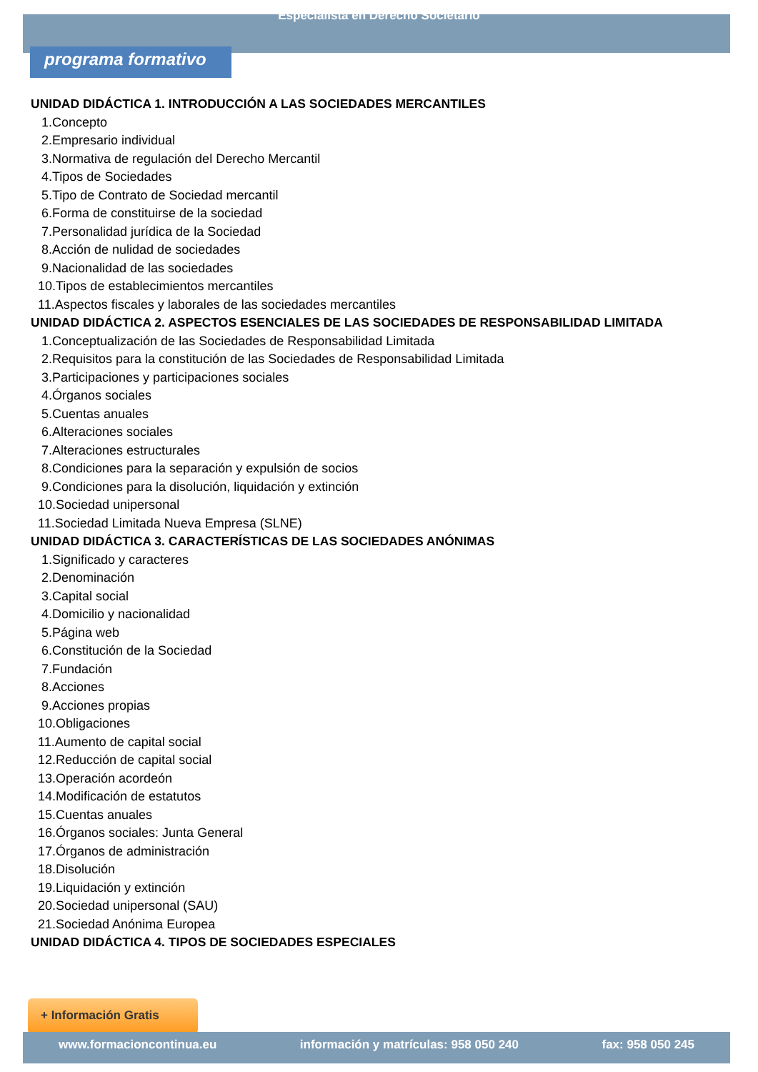Especialista en Derecho Societario
programa formativo
UNIDAD DIDÁCTICA 1. INTRODUCCIÓN A LAS SOCIEDADES MERCANTILES
1.Concepto
2.Empresario individual
3.Normativa de regulación del Derecho Mercantil
4.Tipos de Sociedades
5.Tipo de Contrato de Sociedad mercantil
6.Forma de constituirse de la sociedad
7.Personalidad jurídica de la Sociedad
8.Acción de nulidad de sociedades
9.Nacionalidad de las sociedades
10.Tipos de establecimientos mercantiles
11.Aspectos fiscales y laborales de las sociedades mercantiles
UNIDAD DIDÁCTICA 2. ASPECTOS ESENCIALES DE LAS SOCIEDADES DE RESPONSABILIDAD LIMITADA
1.Conceptualización de las Sociedades de Responsabilidad Limitada
2.Requisitos para la constitución de las Sociedades de Responsabilidad Limitada
3.Participaciones y participaciones sociales
4.Órganos sociales
5.Cuentas anuales
6.Alteraciones sociales
7.Alteraciones estructurales
8.Condiciones para la separación y expulsión de socios
9.Condiciones para la disolución, liquidación y extinción
10.Sociedad unipersonal
11.Sociedad Limitada Nueva Empresa (SLNE)
UNIDAD DIDÁCTICA 3. CARACTERÍSTICAS DE LAS SOCIEDADES ANÓNIMAS
1.Significado y caracteres
2.Denominación
3.Capital social
4.Domicilio y nacionalidad
5.Página web
6.Constitución de la Sociedad
7.Fundación
8.Acciones
9.Acciones propias
10.Obligaciones
11.Aumento de capital social
12.Reducción de capital social
13.Operación acordeón
14.Modificación de estatutos
15.Cuentas anuales
16.Órganos sociales: Junta General
17.Órganos de administración
18.Disolución
19.Liquidación y extinción
20.Sociedad unipersonal (SAU)
21.Sociedad Anónima Europea
UNIDAD DIDÁCTICA 4. TIPOS DE SOCIEDADES ESPECIALES
+ Información Gratis
www.formacioncontinua.eu información y matrículas: 958 050 240 fax: 958 050 245